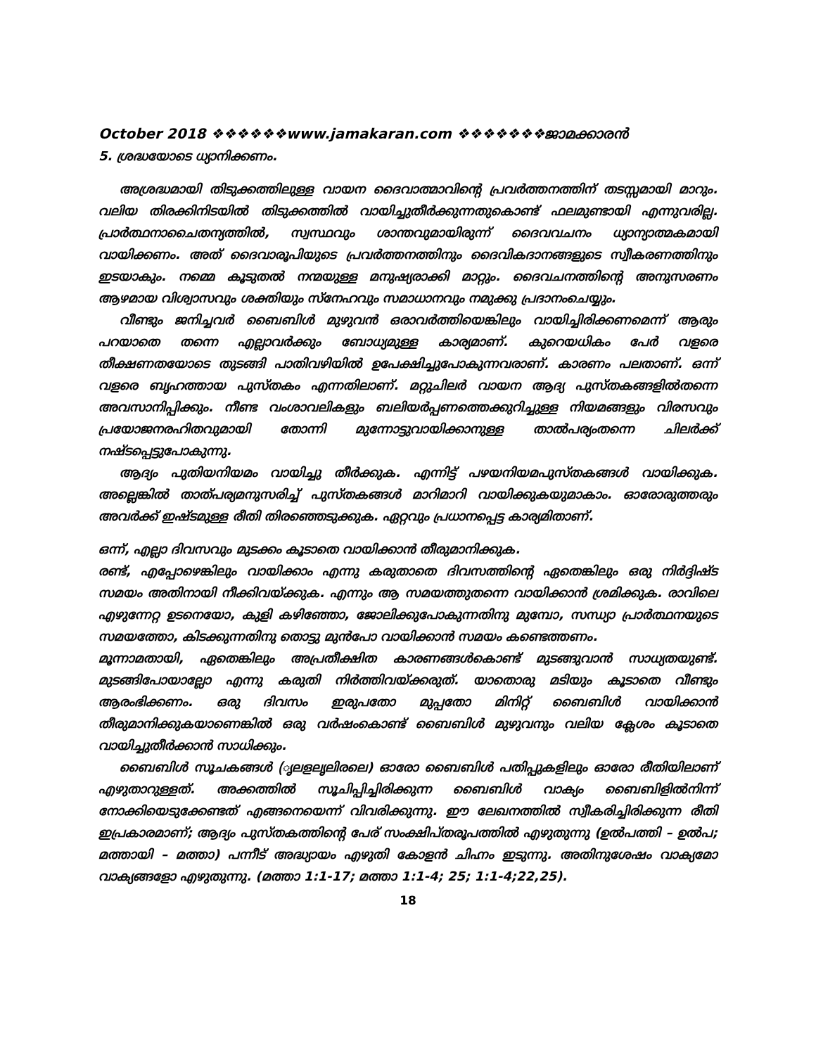October 2018 ❖❖❖❖❖❖www.jamakaran.com ❖❖❖❖❖❖❖ജാമക്കാരൻ
5. ശ്രദ്ധയോടെ ധ്യാനിക്കണം.
അശ്രദ്ധമായി തിടുക്കത്തിലുള്ള വായന ദൈവാത്മാവിന്റെ പ്രവർത്തനത്തിന് തടസ്സമായി മാറും. വലിയ തിരക്കിനിടയിൽ തിടുക്കത്തിൽ വായിച്ചുതീർക്കുന്നതുകൊണ്ട് ഫലമുണ്ടായി എന്നുവരില്ല. പ്രാർത്ഥനാചൈതന്യത്തിൽ, സ്വസ്ഥവും ശാന്തവുമായിരുന്ന് ദൈവവചനം ധ്യാന്യാത്മകമായി വായിക്കണം. അത് ദൈവാരൂപിയുടെ പ്രവർത്തനത്തിനും ദൈവികദാനങ്ങളുടെ സ്വീകരണത്തിനും ഇടയാകും. നമ്മെ കൂടുതൽ നന്മയുള്ള മനുഷ്യരാക്കി മാറ്റും. ദൈവചനത്തിന്റെ അനുസരണം ആഴമായ വിശ്വാസവും ശക്തിയും സ്നേഹവും സമാധാനവും നമുക്കു പ്രദാനംചെയ്യും.
വീണ്ടും ജനിച്ചവർ ബൈബിൾ മുഴുവൻ ഒരാവർത്തിയെങ്കിലും വായിച്ചിരിക്കണമെന്ന് ആരും പറയാതെ തന്നെ എല്ലാവർക്കും ബോധ്യമുള്ള കാര്യമാണ്. കുറെയധികം പേർ വളരെ തീക്ഷണതയോടെ തുടങ്ങി പാതിവഴിയിൽ ഉപേക്ഷിച്ചുപോകുന്നവരാണ്. കാരണം പലതാണ്. ഒന്ന് വളരെ ബൃഹത്തായ പുസ്തകം എന്നതിലാണ്. മറ്റുചിലർ വായന ആദ്യ പുസ്തകങ്ങളിൽതന്നെ അവസാനിപ്പിക്കും. നീണ്ട വംശാവലികളും ബലിയർപ്പണത്തെക്കുറിച്ചുള്ള നിയമങ്ങളും വിരസവും പ്രയോജനരഹിതവുമായി തോന്നി മുന്നോട്ടുവായിക്കാനുള്ള താൽപര്യംതന്നെ ചിലർക്ക് നഷ്ടപ്പെട്ടുപോകുന്നു.
ആദ്യം പുതിയനിയമം വായിച്ചു തീർക്കുക. എന്നിട്ട് പഴയനിയമപുസ്തകങ്ങൾ വായിക്കുക. അല്ലെങ്കിൽ താത്പര്യമനുസരിച്ച് പുസ്തകങ്ങൾ മാറിമാറി വായിക്കുകയുമാകാം. ഓരോരുത്തരും അവർക്ക് ഇഷ്ടമുള്ള രീതി തിരഞ്ഞെടുക്കുക. ഏറ്റവും പ്രധാനപ്പെട്ട കാര്യമിതാണ്.
ഒന്ന്, എല്ലാ ദിവസവും മുടക്കം കൂടാതെ വായിക്കാൻ തീരുമാനിക്കുക.
രണ്ട്, എപ്പോഴെങ്കിലും വായിക്കാം എന്നു കരുതാതെ ദിവസത്തിന്റെ ഏതെങ്കിലും ഒരു നിർദ്ദിഷ്ട സമയം അതിനായി നീക്കിവയ്ക്കുക. എന്നും ആ സമയത്തുതന്നെ വായിക്കാൻ ശ്രമിക്കുക. രാവിലെ എഴുന്നേറ്റ ഉടനെയോ, കുളി കഴിഞ്ഞോ, ജോലിക്കുപോകുന്നതിനു മുമ്പോ, സന്ധ്യാ പ്രാർത്ഥനയുടെ സമയത്തോ, കിടക്കുന്നതിനു തൊട്ടു മുൻപോ വായിക്കാൻ സമയം കണ്ടെത്തണം.
മൂന്നാമതായി, ഏതെങ്കിലും അപ്രതീക്ഷിത കാരണങ്ങൾകൊണ്ട് മുടങ്ങുവാൻ സാധ്യതയുണ്ട്. മുടങ്ങിപോയാല്ലോ എന്നു കരുതി നിർത്തിവയ്ക്കരുത്. യാതൊരു മടിയും കൂടാതെ വീണ്ടും ആരംഭിക്കണം. ഒരു ദിവസം ഇരുപതോ മുപ്പതോ മിനിറ്റ് ബൈബിൾ വായിക്കാൻ തീരുമാനിക്കുകയാണെങ്കിൽ ഒരു വർഷംകൊണ്ട് ബൈബിൾ മുഴുവനും വലിയ ക്ലേശം കൂടാതെ വായിച്ചുതീർക്കാൻ സാധിക്കും.
ബൈബിൾ സൂചകങ്ങൾ (ൃലളലൃലിരലെ) ഓരോ ബൈബിൾ പതിപ്പുകളിലും ഓരോ രീതിയിലാണ് എഴുതാറുള്ളത്. അക്കത്തിൽ സൂചിപ്പിച്ചിരിക്കുന്ന ബൈബിൾ വാക്യം ബൈബിളിൽനിന്ന് നോക്കിയെടുക്കേണ്ടത് എങ്ങനെയെന്ന് വിവരിക്കുന്നു. ഈ ലേഖനത്തിൽ സ്വീകരിച്ചിരിക്കുന്ന രീതി ഇപ്രകാരമാണ്; ആദ്യം പുസ്തകത്തിന്റെ പേര് സംക്ഷിപ്തരൂപത്തിൽ എഴുതുന്നു (ഉൽപത്തി – ഉൽപ; മത്തായി – മത്താ) പന്നീട് അദ്ധ്യായം എഴുതി കോളൻ ചിഹ്നം ഇടുന്നു. അതിനുശേഷം വാക്യമോ വാക്യങ്ങളോ എഴുതുന്നു. (മത്താ 1:1-17; മത്താ 1:1-4; 25; 1:1-4;22,25).
18